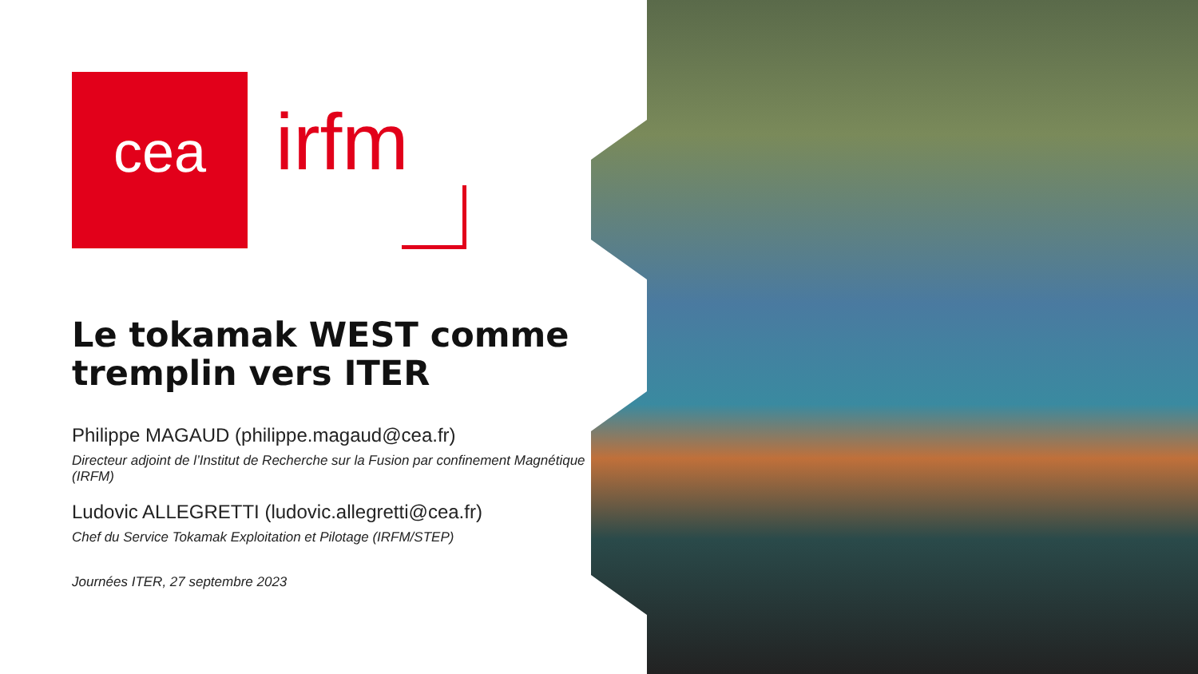cea irfm
Le tokamak WEST comme tremplin vers ITER
Philippe MAGAUD (philippe.magaud@cea.fr)
Directeur adjoint de l’Institut de Recherche sur la Fusion par confinement Magnétique (IRFM)
Ludovic ALLEGRETTI (ludovic.allegretti@cea.fr)
Chef du Service Tokamak Exploitation et Pilotage (IRFM/STEP)
Journées ITER, 27 septembre 2023